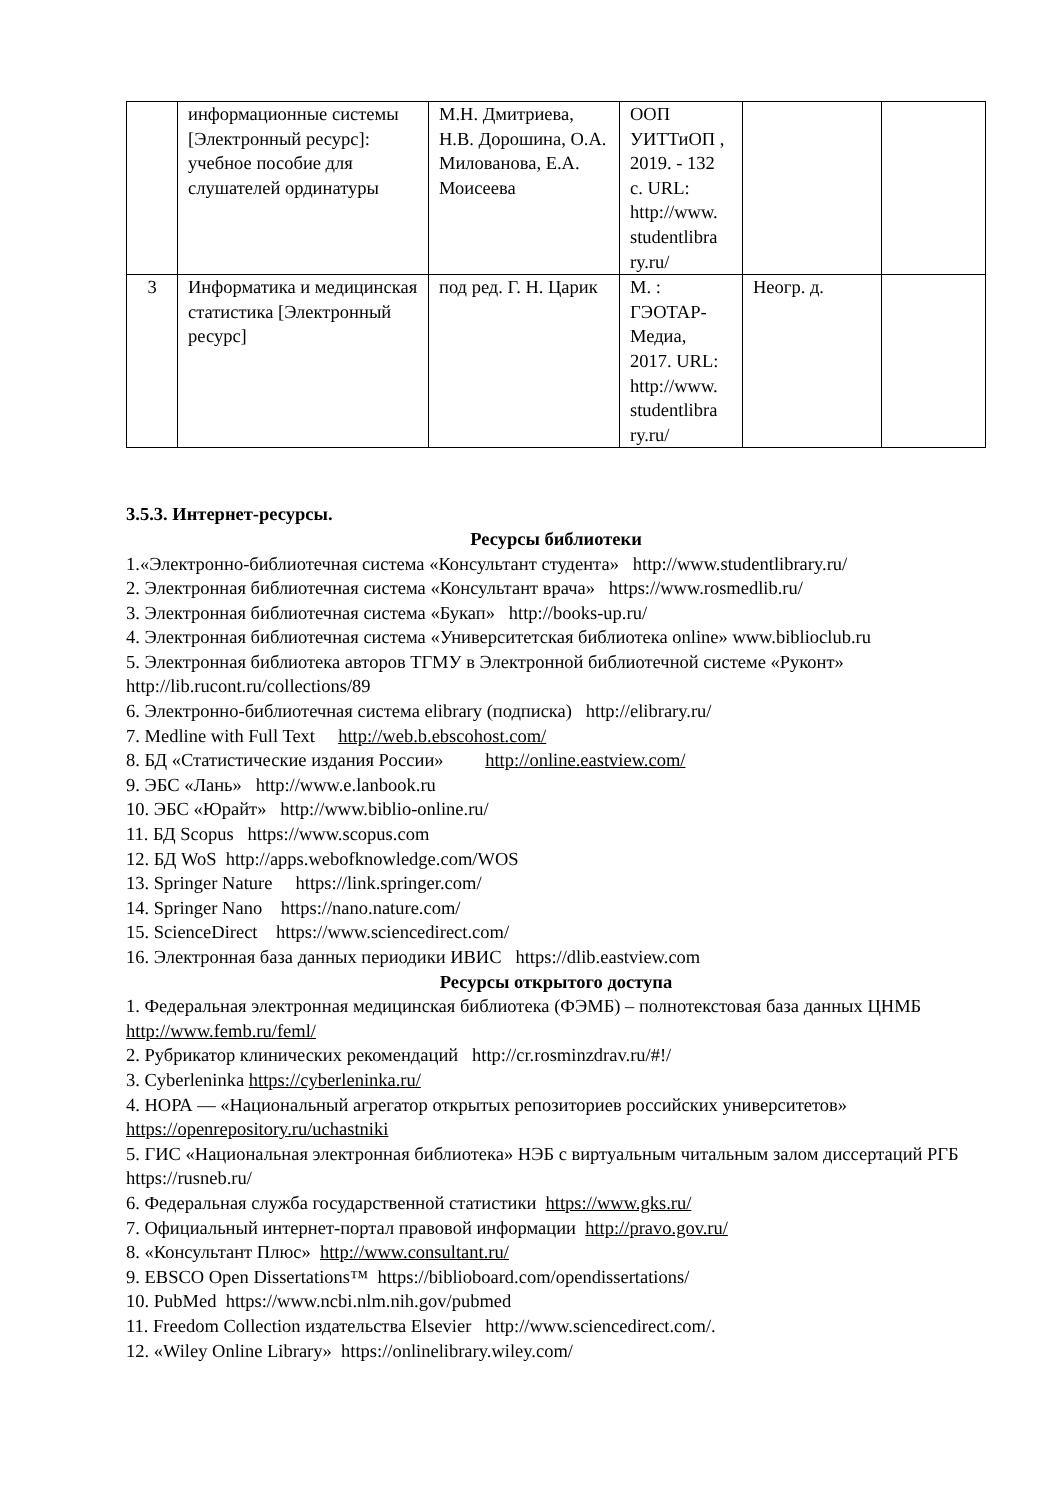| | информационные системы [Электронный ресурс]: учебное пособие для слушателей ординатуры | М.Н. Дмитриева, Н.В. Дорошина, О.А. Милованова, Е.А. Моисеева | ООП УИТТиОП , 2019. - 132 с. URL: http://www. studentlibra ry.ru/ | | |
| 3 | Информатика и медицинская статистика [Электронный ресурс] | под ред. Г. Н. Царик | М. : ГЭОТАР-Медиа, 2017. URL: http://www. studentlibra ry.ru/ | Неогр. д. | |
3.5.3. Интернет-ресурсы.
Ресурсы библиотеки
1.«Электронно-библиотечная система «Консультант студента» http://www.studentlibrary.ru/
2. Электронная библиотечная система «Консультант врача» https://www.rosmedlib.ru/
3. Электронная библиотечная система «Букап» http://books-up.ru/
4. Электронная библиотечная система «Университетская библиотека online» www.biblioclub.ru
5. Электронная библиотека авторов ТГМУ в Электронной библиотечной системе «Руконт» http://lib.rucont.ru/collections/89
6. Электронно-библиотечная система elibrary (подписка) http://elibrary.ru/
7. Medline with Full Text http://web.b.ebscohost.com/
8. БД «Статистические издания России» http://online.eastview.com/
9. ЭБС «Лань» http://www.e.lanbook.ru
10. ЭБС «Юрайт» http://www.biblio-online.ru/
11. БД Scopus https://www.scopus.com
12. БД WoS http://apps.webofknowledge.com/WOS
13. Springer Nature https://link.springer.com/
14. Springer Nano https://nano.nature.com/
15. ScienceDirect https://www.sciencedirect.com/
16. Электронная база данных периодики ИВИС https://dlib.eastview.com
Ресурсы открытого доступа
1. Федеральная электронная медицинская библиотека (ФЭМБ) – полнотекстовая база данных ЦНМБ http://www.femb.ru/feml/
2. Рубрикатор клинических рекомендаций http://cr.rosminzdrav.ru/#!/
3. Cyberleninka https://cyberleninka.ru/
4. НОРА — «Национальный агрегатор открытых репозиториев российских университетов» https://openrepository.ru/uchastniki
5. ГИС «Национальная электронная библиотека» НЭБ с виртуальным читальным залом диссертаций РГБ https://rusneb.ru/
6. Федеральная служба государственной статистики https://www.gks.ru/
7. Официальный интернет-портал правовой информации http://pravo.gov.ru/
8. «Консультант Плюс» http://www.consultant.ru/
9. EBSCO Open Dissertations™ https://biblioboard.com/opendissertations/
10. PubMed https://www.ncbi.nlm.nih.gov/pubmed
11. Freedom Collection издательства Elsevier http://www.sciencedirect.com/.
12. «Wiley Online Library» https://onlinelibrary.wiley.com/